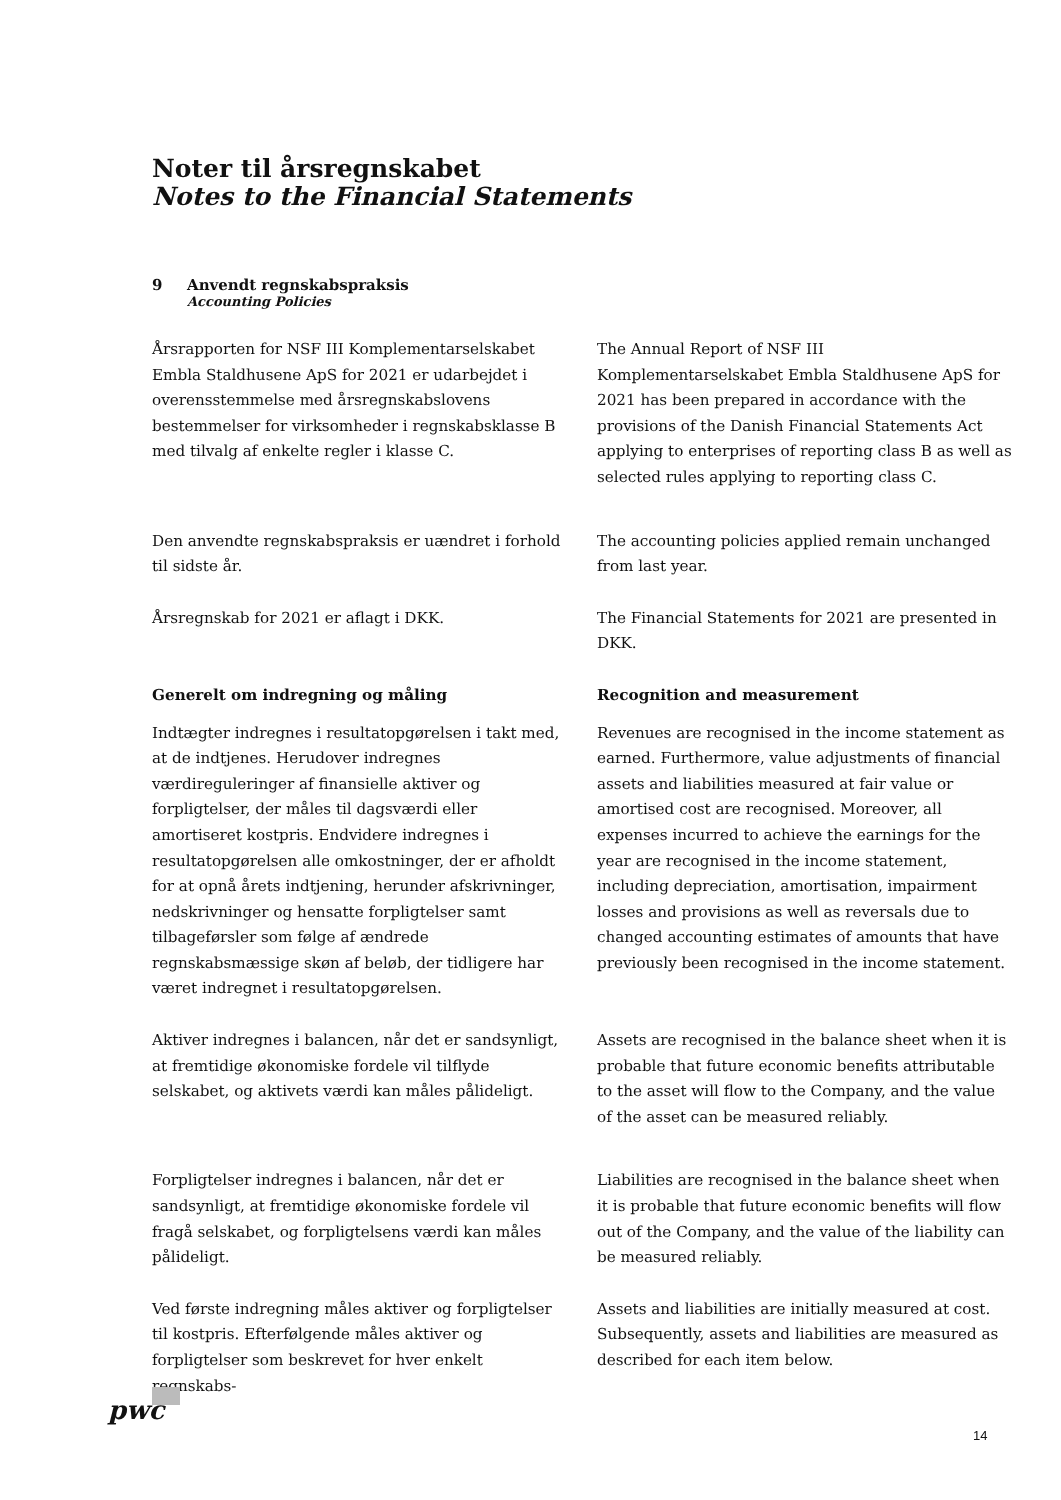Noter til årsregnskabet
Notes to the Financial Statements
9 Anvendt regnskabspraksis
Accounting Policies
Årsrapporten for NSF III Komplementarselskabet Embla Staldhusene ApS for 2021 er udarbejdet i overensstemmelse med årsregnskabslovens bestemmelser for virksomheder i regnskabsklasse B med tilvalg af enkelte regler i klasse C.
The Annual Report of NSF III Komplementarselskabet Embla Staldhusene ApS for 2021 has been prepared in accordance with the provisions of the Danish Financial Statements Act applying to enterprises of reporting class B as well as selected rules applying to reporting class C.
Den anvendte regnskabspraksis er uændret i forhold til sidste år.
The accounting policies applied remain unchanged from last year.
Årsregnskab for 2021 er aflagt i DKK. The Financial Statements for 2021 are presented in DKK.
Generelt om indregning og måling Recognition and measurement
Indtægter indregnes i resultatopgørelsen i takt med, at de indtjenes. Herudover indregnes værdireguleringer af finansielle aktiver og forpligtelser, der måles til dagsværdi eller amortiseret kostpris. Endvidere indregnes i resultatopgørelsen alle omkostninger, der er afholdt for at opnå årets indtjening, herunder afskrivninger, nedskrivninger og hensatte forpligtelser samt tilbageførsler som følge af ændrede regnskabsmæssige skøn af beløb, der tidligere har været indregnet i resultatopgørelsen.
Revenues are recognised in the income statement as earned. Furthermore, value adjustments of financial assets and liabilities measured at fair value or amortised cost are recognised. Moreover, all expenses incurred to achieve the earnings for the year are recognised in the income statement, including depreciation, amortisation, impairment losses and provisions as well as reversals due to changed accounting estimates of amounts that have previously been recognised in the income statement.
Aktiver indregnes i balancen, når det er sandsynligt, at fremtidige økonomiske fordele vil tilflyde selskabet, og aktivets værdi kan måles pålideligt.
Assets are recognised in the balance sheet when it is probable that future economic benefits attributable to the asset will flow to the Company, and the value of the asset can be measured reliably.
Forpligtelser indregnes i balancen, når det er sandsynligt, at fremtidige økonomiske fordele vil fragå selskabet, og forpligtelsens værdi kan måles pålideligt.
Liabilities are recognised in the balance sheet when it is probable that future economic benefits will flow out of the Company, and the value of the liability can be measured reliably.
Ved første indregning måles aktiver og forpligtelser til kostpris. Efterfølgende måles aktiver og forpligtelser som beskrevet for hver enkelt regnskabs-
Assets and liabilities are initially measured at cost. Subsequently, assets and liabilities are measured as described for each item below.
pwc
14